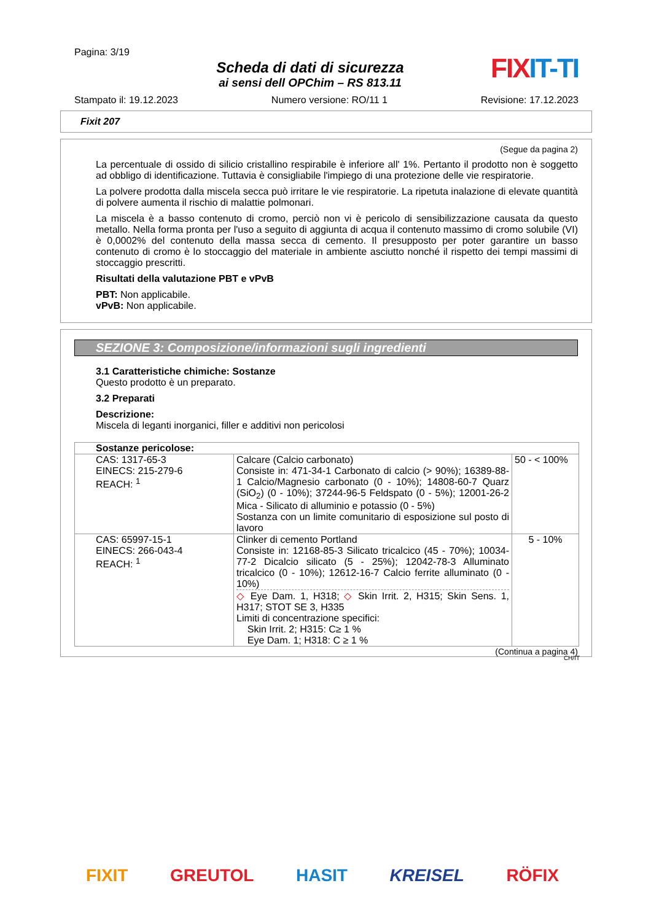Pagina: 3/19
Scheda di dati di sicurezza
ai sensi dell OPChim – RS 813.11
FIXIT-TI
Stampato il: 19.12.2023 Numero versione: RO/11 1 Revisione: 17.12.2023
Fixit 207
(Segue da pagina 2)
La percentuale di ossido di silicio cristallino respirabile è inferiore all' 1%. Pertanto il prodotto non è soggetto ad obbligo di identificazione. Tuttavia è consigliabile l'impiego di una protezione delle vie respiratorie.
La polvere prodotta dalla miscela secca può irritare le vie respiratorie. La ripetuta inalazione di elevate quantità di polvere aumenta il rischio di malattie polmonari.
La miscela è a basso contenuto di cromo, perciò non vi è pericolo di sensibilizzazione causata da questo metallo. Nella forma pronta per l'uso a seguito di aggiunta di acqua il contenuto massimo di cromo solubile (VI) è 0,0002% del contenuto della massa secca di cemento. Il presupposto per poter garantire un basso contenuto di cromo è lo stoccaggio del materiale in ambiente asciutto nonché il rispetto dei tempi massimi di stoccaggio prescritti.
Risultati della valutazione PBT e vPvB
PBT: Non applicabile.
vPvB: Non applicabile.
SEZIONE 3: Composizione/informazioni sugli ingredienti
3.1 Caratteristiche chimiche: Sostanze
Questo prodotto è un preparato.
3.2 Preparati
Descrizione:
Miscela di leganti inorganici, filler e additivi non pericolosi
| Sostanze pericolose: | | |
| CAS: 1317-65-3 EINECS: 215-279-6 REACH: <sup>1</sup> | Calcare (Calcio carbonato) Consiste in: 471-34-1 Carbonato di calcio (> 90%); 16389-88-1 Calcio/Magnesio carbonato (0 - 10%); 14808-60-7 Quarz (SiO<sub>2</sub>) (0 - 10%); 37244-96-5 Feldspato (0 - 5%); 12001-26-2 Mica - Silicato di alluminio e potassio (0 - 5%) Sostanza con un limite comunitario di esposizione sul posto di lavoro | 50 - < 100% |
| CAS: 65997-15-1 EINECS: 266-043-4 REACH: <sup>1</sup> | Clinker di cemento Portland Consiste in: 12168-85-3 Silicato tricalcico (45 - 70%); 10034-77-2 Dicalcio silicato (5 - 25%); 12042-78-3 Alluminato tricalcico (0 - 10%); 12612-16-7 Calcio ferrite alluminato (0 - 10%) ◇ Eye Dam. 1, H318; ◇ Skin Irrit. 2, H315; Skin Sens. 1, H317; STOT SE 3, H335 Limiti di concentrazione specifici: Skin Irrit. 2; H315: C≥ 1 % Eye Dam. 1; H318: C ≥ 1 % | 5 - 10% |
(Continua a pagina 4)
CH/IT
FIXIT GREUTOL HASIT KREISEL RÖFIX